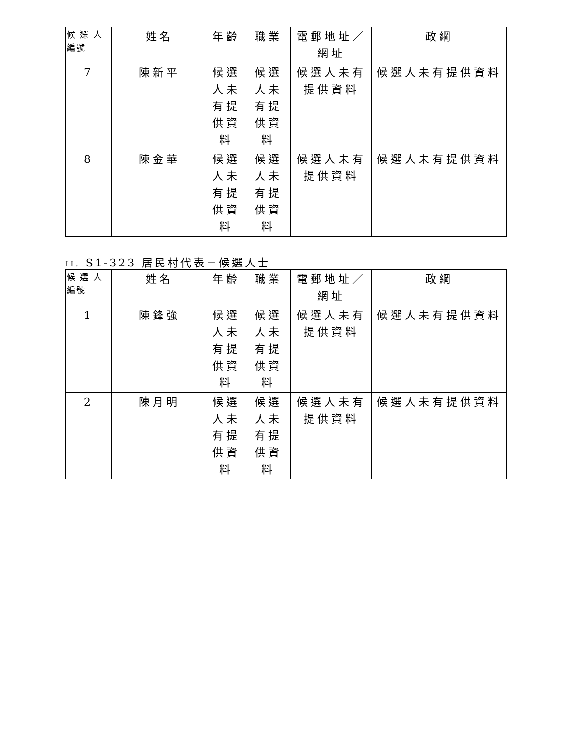| 候 選 人 編號 | 姓名 | 年齡 | 職業 | 電郵地址／網址 | 政綱 |
| --- | --- | --- | --- | --- | --- |
| 7 | 陳新平 | 候選人未有提供資料 | 候選人未有提供資料 | 候選人未有提供資料 | 候選人未有提供資料 |
| 8 | 陳金華 | 候選人未有提供資料 | 候選人未有提供資料 | 候選人未有提供資料 | 候選人未有提供資料 |
II. S1-323 居民村代表－候選人士
| 候 選 人 編號 | 姓名 | 年齡 | 職業 | 電郵地址／網址 | 政綱 |
| --- | --- | --- | --- | --- | --- |
| 1 | 陳鋒強 | 候選人未有提供資料 | 候選人未有提供資料 | 候選人未有提供資料 | 候選人未有提供資料 |
| 2 | 陳月明 | 候選人未有提供資料 | 候選人未有提供資料 | 候選人未有提供資料 | 候選人未有提供資料 |